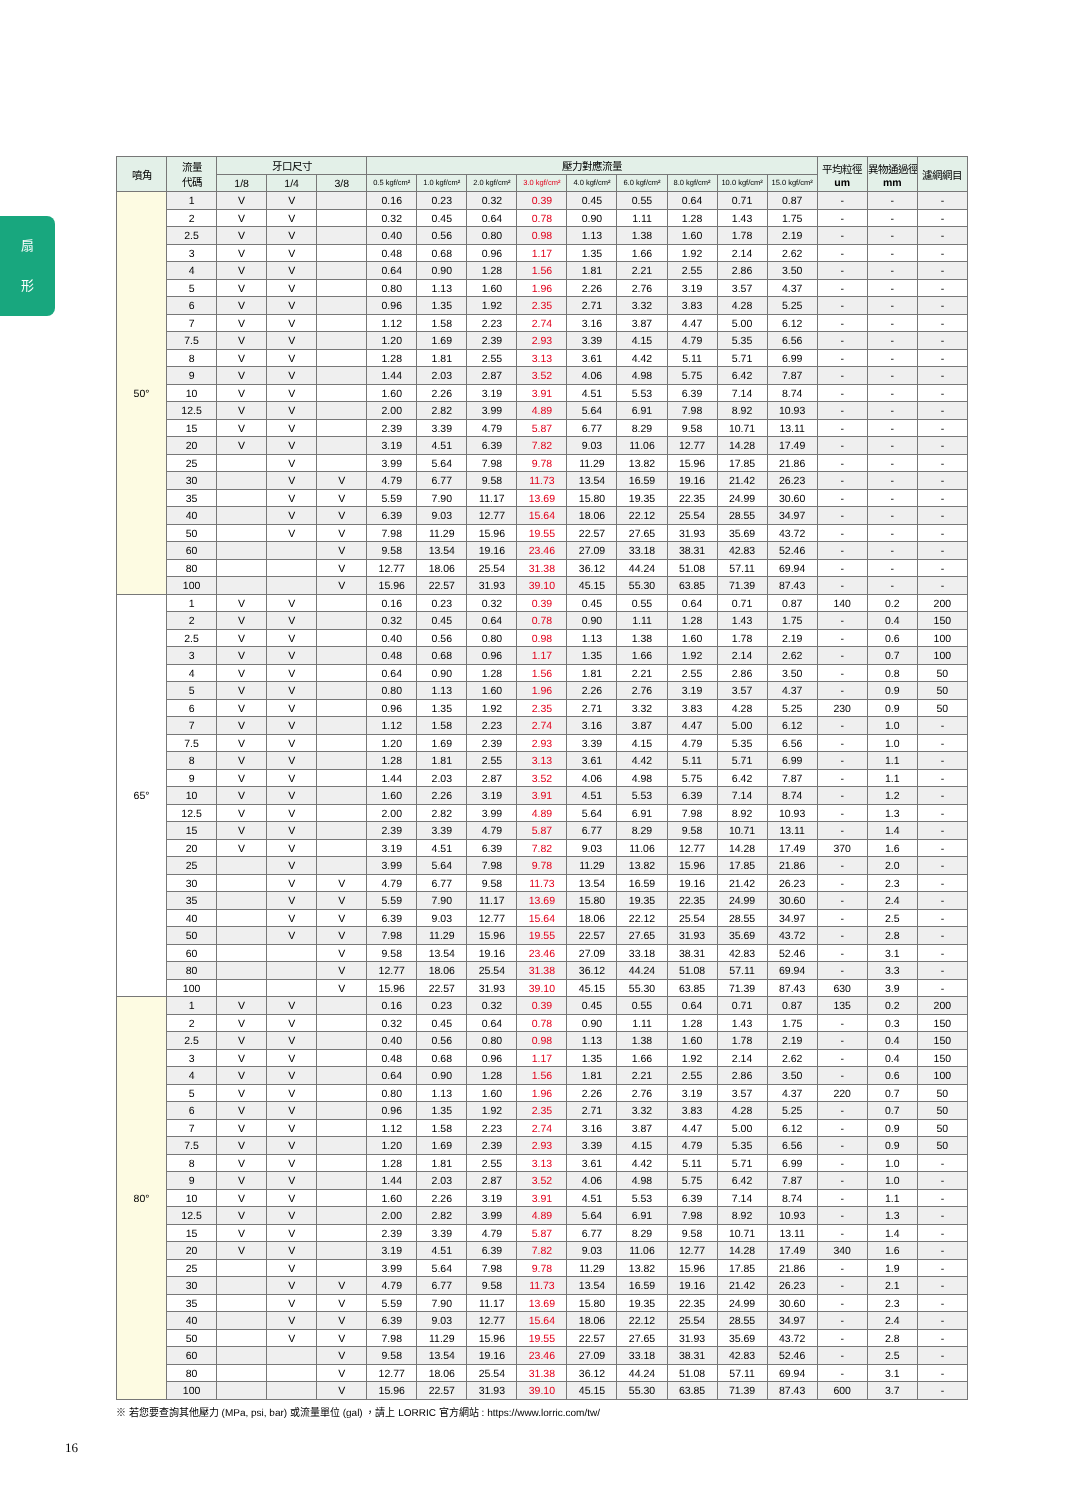扇
形
| 噴角 | 流量 代碼 | 牙口尺寸 | | | 壓力對應流量 | | | | | | | | | 平均粒徑 um | 異物通過徑 mm | 濾網網目 |
| --- | --- | --- | --- | --- | --- | --- | --- | --- | --- | --- | --- | --- | --- | --- | --- | --- |
| | | 1/8 | 1/4 | 3/8 | 0.5 kgf/cm² | 1.0 kgf/cm² | 2.0 kgf/cm² | 3.0 kgf/cm² | 4.0 kgf/cm² | 6.0 kgf/cm² | 8.0 kgf/cm² | 10.0 kgf/cm² | 15.0 kgf/cm² | | | |
| 50° | 1 | V | V | | 0.16 | 0.23 | 0.32 | 0.39 | 0.45 | 0.55 | 0.64 | 0.71 | 0.87 | - | - | - |
| | 2 | V | V | | 0.32 | 0.45 | 0.64 | 0.78 | 0.90 | 1.11 | 1.28 | 1.43 | 1.75 | - | - | - |
| | 2.5 | V | V | | 0.40 | 0.56 | 0.80 | 0.98 | 1.13 | 1.38 | 1.60 | 1.78 | 2.19 | - | - | - |
| | 3 | V | V | | 0.48 | 0.68 | 0.96 | 1.17 | 1.35 | 1.66 | 1.92 | 2.14 | 2.62 | - | - | - |
| | 4 | V | V | | 0.64 | 0.90 | 1.28 | 1.56 | 1.81 | 2.21 | 2.55 | 2.86 | 3.50 | - | - | - |
| | 5 | V | V | | 0.80 | 1.13 | 1.60 | 1.96 | 2.26 | 2.76 | 3.19 | 3.57 | 4.37 | - | - | - |
| | 6 | V | V | | 0.96 | 1.35 | 1.92 | 2.35 | 2.71 | 3.32 | 3.83 | 4.28 | 5.25 | - | - | - |
| | 7 | V | V | | 1.12 | 1.58 | 2.23 | 2.74 | 3.16 | 3.87 | 4.47 | 5.00 | 6.12 | - | - | - |
| | 7.5 | V | V | | 1.20 | 1.69 | 2.39 | 2.93 | 3.39 | 4.15 | 4.79 | 5.35 | 6.56 | - | - | - |
| | 8 | V | V | | 1.28 | 1.81 | 2.55 | 3.13 | 3.61 | 4.42 | 5.11 | 5.71 | 6.99 | - | - | - |
| | 9 | V | V | | 1.44 | 2.03 | 2.87 | 3.52 | 4.06 | 4.98 | 5.75 | 6.42 | 7.87 | - | - | - |
| | 10 | V | V | | 1.60 | 2.26 | 3.19 | 3.91 | 4.51 | 5.53 | 6.39 | 7.14 | 8.74 | - | - | - |
| | 12.5 | V | V | | 2.00 | 2.82 | 3.99 | 4.89 | 5.64 | 6.91 | 7.98 | 8.92 | 10.93 | - | - | - |
| | 15 | V | V | | 2.39 | 3.39 | 4.79 | 5.87 | 6.77 | 8.29 | 9.58 | 10.71 | 13.11 | - | - | - |
| | 20 | V | V | | 3.19 | 4.51 | 6.39 | 7.82 | 9.03 | 11.06 | 12.77 | 14.28 | 17.49 | - | - | - |
| | 25 | | V | | 3.99 | 5.64 | 7.98 | 9.78 | 11.29 | 13.82 | 15.96 | 17.85 | 21.86 | - | - | - |
| | 30 | | V | V | 4.79 | 6.77 | 9.58 | 11.73 | 13.54 | 16.59 | 19.16 | 21.42 | 26.23 | - | - | - |
| | 35 | | V | V | 5.59 | 7.90 | 11.17 | 13.69 | 15.80 | 19.35 | 22.35 | 24.99 | 30.60 | - | - | - |
| | 40 | | V | V | 6.39 | 9.03 | 12.77 | 15.64 | 18.06 | 22.12 | 25.54 | 28.55 | 34.97 | - | - | - |
| | 50 | | V | V | 7.98 | 11.29 | 15.96 | 19.55 | 22.57 | 27.65 | 31.93 | 35.69 | 43.72 | - | - | - |
| | 60 | | | V | 9.58 | 13.54 | 19.16 | 23.46 | 27.09 | 33.18 | 38.31 | 42.83 | 52.46 | - | - | - |
| | 80 | | | V | 12.77 | 18.06 | 25.54 | 31.38 | 36.12 | 44.24 | 51.08 | 57.11 | 69.94 | - | - | - |
| | 100 | | | V | 15.96 | 22.57 | 31.93 | 39.10 | 45.15 | 55.30 | 63.85 | 71.39 | 87.43 | - | - | - |
| 65° | 1 | V | V | | 0.16 | 0.23 | 0.32 | 0.39 | 0.45 | 0.55 | 0.64 | 0.71 | 0.87 | 140 | 0.2 | 200 |
| | 2 | V | V | | 0.32 | 0.45 | 0.64 | 0.78 | 0.90 | 1.11 | 1.28 | 1.43 | 1.75 | - | 0.4 | 150 |
| | 2.5 | V | V | | 0.40 | 0.56 | 0.80 | 0.98 | 1.13 | 1.38 | 1.60 | 1.78 | 2.19 | - | 0.6 | 100 |
| | 3 | V | V | | 0.48 | 0.68 | 0.96 | 1.17 | 1.35 | 1.66 | 1.92 | 2.14 | 2.62 | - | 0.7 | 100 |
| | 4 | V | V | | 0.64 | 0.90 | 1.28 | 1.56 | 1.81 | 2.21 | 2.55 | 2.86 | 3.50 | - | 0.8 | 50 |
| | 5 | V | V | | 0.80 | 1.13 | 1.60 | 1.96 | 2.26 | 2.76 | 3.19 | 3.57 | 4.37 | - | 0.9 | 50 |
| | 6 | V | V | | 0.96 | 1.35 | 1.92 | 2.35 | 2.71 | 3.32 | 3.83 | 4.28 | 5.25 | 230 | 0.9 | 50 |
| | 7 | V | V | | 1.12 | 1.58 | 2.23 | 2.74 | 3.16 | 3.87 | 4.47 | 5.00 | 6.12 | - | 1.0 | - |
| | 7.5 | V | V | | 1.20 | 1.69 | 2.39 | 2.93 | 3.39 | 4.15 | 4.79 | 5.35 | 6.56 | - | 1.0 | - |
| | 8 | V | V | | 1.28 | 1.81 | 2.55 | 3.13 | 3.61 | 4.42 | 5.11 | 5.71 | 6.99 | - | 1.1 | - |
| | 9 | V | V | | 1.44 | 2.03 | 2.87 | 3.52 | 4.06 | 4.98 | 5.75 | 6.42 | 7.87 | - | 1.1 | - |
| | 10 | V | V | | 1.60 | 2.26 | 3.19 | 3.91 | 4.51 | 5.53 | 6.39 | 7.14 | 8.74 | - | 1.2 | - |
| | 12.5 | V | V | | 2.00 | 2.82 | 3.99 | 4.89 | 5.64 | 6.91 | 7.98 | 8.92 | 10.93 | - | 1.3 | - |
| | 15 | V | V | | 2.39 | 3.39 | 4.79 | 5.87 | 6.77 | 8.29 | 9.58 | 10.71 | 13.11 | - | 1.4 | - |
| | 20 | V | V | | 3.19 | 4.51 | 6.39 | 7.82 | 9.03 | 11.06 | 12.77 | 14.28 | 17.49 | 370 | 1.6 | - |
| | 25 | | V | | 3.99 | 5.64 | 7.98 | 9.78 | 11.29 | 13.82 | 15.96 | 17.85 | 21.86 | - | 2.0 | - |
| | 30 | | V | V | 4.79 | 6.77 | 9.58 | 11.73 | 13.54 | 16.59 | 19.16 | 21.42 | 26.23 | - | 2.3 | - |
| | 35 | | V | V | 5.59 | 7.90 | 11.17 | 13.69 | 15.80 | 19.35 | 22.35 | 24.99 | 30.60 | - | 2.4 | - |
| | 40 | | V | V | 6.39 | 9.03 | 12.77 | 15.64 | 18.06 | 22.12 | 25.54 | 28.55 | 34.97 | - | 2.5 | - |
| | 50 | | V | V | 7.98 | 11.29 | 15.96 | 19.55 | 22.57 | 27.65 | 31.93 | 35.69 | 43.72 | - | 2.8 | - |
| | 60 | | | V | 9.58 | 13.54 | 19.16 | 23.46 | 27.09 | 33.18 | 38.31 | 42.83 | 52.46 | - | 3.1 | - |
| | 80 | | | V | 12.77 | 18.06 | 25.54 | 31.38 | 36.12 | 44.24 | 51.08 | 57.11 | 69.94 | - | 3.3 | - |
| | 100 | | | V | 15.96 | 22.57 | 31.93 | 39.10 | 45.15 | 55.30 | 63.85 | 71.39 | 87.43 | 630 | 3.9 | - |
| 80° | 1 | V | V | | 0.16 | 0.23 | 0.32 | 0.39 | 0.45 | 0.55 | 0.64 | 0.71 | 0.87 | 135 | 0.2 | 200 |
| | 2 | V | V | | 0.32 | 0.45 | 0.64 | 0.78 | 0.90 | 1.11 | 1.28 | 1.43 | 1.75 | - | 0.3 | 150 |
| | 2.5 | V | V | | 0.40 | 0.56 | 0.80 | 0.98 | 1.13 | 1.38 | 1.60 | 1.78 | 2.19 | - | 0.4 | 150 |
| | 3 | V | V | | 0.48 | 0.68 | 0.96 | 1.17 | 1.35 | 1.66 | 1.92 | 2.14 | 2.62 | - | 0.4 | 150 |
| | 4 | V | V | | 0.64 | 0.90 | 1.28 | 1.56 | 1.81 | 2.21 | 2.55 | 2.86 | 3.50 | - | 0.6 | 100 |
| | 5 | V | V | | 0.80 | 1.13 | 1.60 | 1.96 | 2.26 | 2.76 | 3.19 | 3.57 | 4.37 | 220 | 0.7 | 50 |
| | 6 | V | V | | 0.96 | 1.35 | 1.92 | 2.35 | 2.71 | 3.32 | 3.83 | 4.28 | 5.25 | - | 0.7 | 50 |
| | 7 | V | V | | 1.12 | 1.58 | 2.23 | 2.74 | 3.16 | 3.87 | 4.47 | 5.00 | 6.12 | - | 0.9 | 50 |
| | 7.5 | V | V | | 1.20 | 1.69 | 2.39 | 2.93 | 3.39 | 4.15 | 4.79 | 5.35 | 6.56 | - | 0.9 | 50 |
| | 8 | V | V | | 1.28 | 1.81 | 2.55 | 3.13 | 3.61 | 4.42 | 5.11 | 5.71 | 6.99 | - | 1.0 | - |
| | 9 | V | V | | 1.44 | 2.03 | 2.87 | 3.52 | 4.06 | 4.98 | 5.75 | 6.42 | 7.87 | - | 1.0 | - |
| | 10 | V | V | | 1.60 | 2.26 | 3.19 | 3.91 | 4.51 | 5.53 | 6.39 | 7.14 | 8.74 | - | 1.1 | - |
| | 12.5 | V | V | | 2.00 | 2.82 | 3.99 | 4.89 | 5.64 | 6.91 | 7.98 | 8.92 | 10.93 | - | 1.3 | - |
| | 15 | V | V | | 2.39 | 3.39 | 4.79 | 5.87 | 6.77 | 8.29 | 9.58 | 10.71 | 13.11 | - | 1.4 | - |
| | 20 | V | V | | 3.19 | 4.51 | 6.39 | 7.82 | 9.03 | 11.06 | 12.77 | 14.28 | 17.49 | 340 | 1.6 | - |
| | 25 | | V | | 3.99 | 5.64 | 7.98 | 9.78 | 11.29 | 13.82 | 15.96 | 17.85 | 21.86 | - | 1.9 | - |
| | 30 | | V | V | 4.79 | 6.77 | 9.58 | 11.73 | 13.54 | 16.59 | 19.16 | 21.42 | 26.23 | - | 2.1 | - |
| | 35 | | V | V | 5.59 | 7.90 | 11.17 | 13.69 | 15.80 | 19.35 | 22.35 | 24.99 | 30.60 | - | 2.3 | - |
| | 40 | | V | V | 6.39 | 9.03 | 12.77 | 15.64 | 18.06 | 22.12 | 25.54 | 28.55 | 34.97 | - | 2.4 | - |
| | 50 | | V | V | 7.98 | 11.29 | 15.96 | 19.55 | 22.57 | 27.65 | 31.93 | 35.69 | 43.72 | - | 2.8 | - |
| | 60 | | | V | 9.58 | 13.54 | 19.16 | 23.46 | 27.09 | 33.18 | 38.31 | 42.83 | 52.46 | - | 2.5 | - |
| | 80 | | | V | 12.77 | 18.06 | 25.54 | 31.38 | 36.12 | 44.24 | 51.08 | 57.11 | 69.94 | - | 3.1 | - |
| | 100 | | | V | 15.96 | 22.57 | 31.93 | 39.10 | 45.15 | 55.30 | 63.85 | 71.39 | 87.43 | 600 | 3.7 | - |
※ 若您要查詢其他壓力 (MPa, psi, bar) 或流量單位 (gal) ，請上 LORRIC 官方網站 : https://www.lorric.com/tw/
16